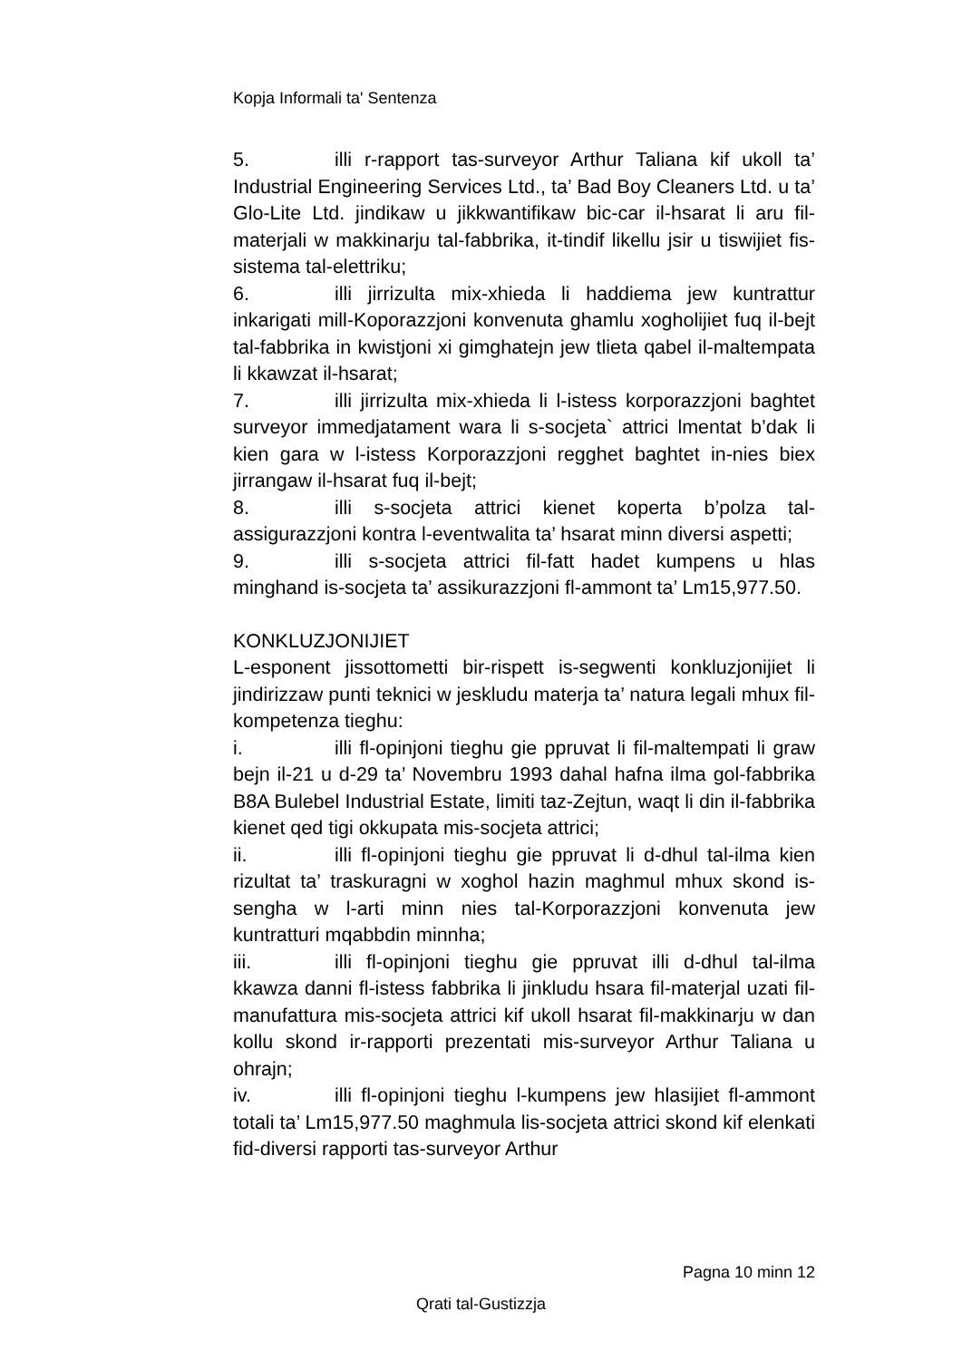Kopja Informali ta' Sentenza
5. illi r-rapport tas-surveyor Arthur Taliana kif ukoll ta’ Industrial Engineering Services Ltd., ta’ Bad Boy Cleaners Ltd. u ta’ Glo-Lite Ltd. jindikaw u jikkwantifikaw bic-car il-hsarat li aru fil-materjali w makkinarju tal-fabbrika, it-tindif likellu jsir u tiswijiet fis-sistema tal-elettriku;
6. illi jirrizulta mix-xhieda li haddiema jew kuntrattur inkarigati mill-Koporazzjoni konvenuta ghamlu xogholijiet fuq il-bejt tal-fabbrika in kwistjoni xi gimghatejn jew tlieta qabel il-maltempata li kkawzat il-hsarat;
7. illi jirrizulta mix-xhieda li l-istess korporazzjoni baghtet surveyor immedjatament wara li s-socjeta` attrici lmentat b’dak li kien gara w l-istess Korporazzjoni regghet baghtet in-nies biex jirrangaw il-hsarat fuq il-bejt;
8. illi s-socjeta attrici kienet koperta b’polza tal-assigurazzjoni kontra l-eventwalita ta’ hsarat minn diversi aspetti;
9. illi s-socjeta attrici fil-fatt hadet kumpens u hlas minghand is-socjeta ta’ assikurazzjoni fl-ammont ta’ Lm15,977.50.
KONKLUZJONIJIET
L-esponent jissottometti bir-rispett is-segwenti konkluzjonijiet li jindirizzaw punti teknici w jeskludu materja ta’ natura legali mhux fil-kompetenza tieghu:
i. illi fl-opinjoni tieghu gie ppruvat li fil-maltempati li graw bejn il-21 u d-29 ta’ Novembru 1993 dahal hafna ilma gol-fabbrika B8A Bulebel Industrial Estate, limiti taz-Zejtun, waqt li din il-fabbrika kienet qed tigi okkupata mis-socjeta attrici;
ii. illi fl-opinjoni tieghu gie ppruvat li d-dhul tal-ilma kien rizultat ta’ traskuragni w xoghol hazin maghmul mhux skond is-sengha w l-arti minn nies tal-Korporazzjoni konvenuta jew kuntratturi mqabbdin minnha;
iii. illi fl-opinjoni tieghu gie ppruvat illi d-dhul tal-ilma kkawza danni fl-istess fabbrika li jinkludu hsara fil-materjal uzati fil-manufattura mis-socjeta attrici kif ukoll hsarat fil-makkinarju w dan kollu skond ir-rapporti prezentati mis-surveyor Arthur Taliana u ohrajn;
iv. illi fl-opinjoni tieghu l-kumpens jew hlasijiet fl-ammont totali ta’ Lm15,977.50 maghmula lis-socjeta attrici skond kif elenkati fid-diversi rapporti tas-surveyor Arthur
Pagna 10 minn 12
Qrati tal-Gustizzja